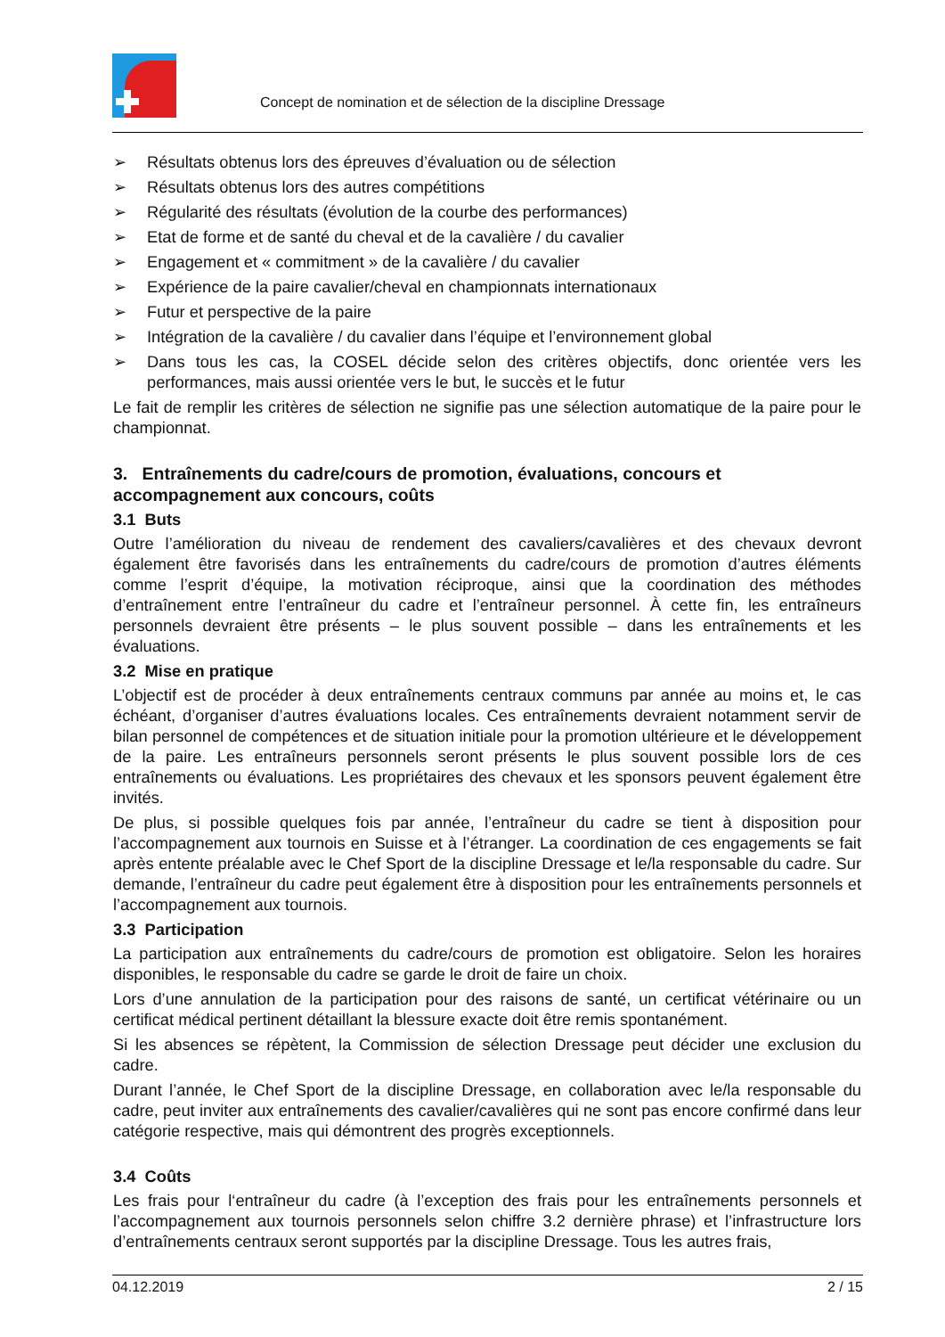Concept de nomination et de sélection de la discipline Dressage
➢ Résultats obtenus lors des épreuves d’évaluation ou de sélection
➢ Résultats obtenus lors des autres compétitions
➢ Régularité des résultats (évolution de la courbe des performances)
➢ Etat de forme et de santé du cheval et de la cavalière / du cavalier
➢ Engagement et « commitment » de la cavalière / du cavalier
➢ Expérience de la paire cavalier/cheval en championnats internationaux
➢ Futur et perspective de la paire
➢ Intégration de la cavalière / du cavalier dans l’équipe et l’environnement global
➢ Dans tous les cas, la COSEL décide selon des critères objectifs, donc orientée vers les performances, mais aussi orientée vers le but, le succès et le futur
Le fait de remplir les critères de sélection ne signifie pas une sélection automatique de la paire pour le championnat.
3. Entraînements du cadre/cours de promotion, évaluations, concours et accompagnement aux concours, coûts
3.1 Buts
Outre l’amélioration du niveau de rendement des cavaliers/cavalières et des chevaux devront également être favorisés dans les entraînements du cadre/cours de promotion d’autres éléments comme l’esprit d’équipe, la motivation réciproque, ainsi que la coordination des méthodes d’entraînement entre l’entraîneur du cadre et l’entraîneur personnel. À cette fin, les entraîneurs personnels devraient être présents – le plus souvent possible – dans les entraînements et les évaluations.
3.2 Mise en pratique
L’objectif est de procéder à deux entraînements centraux communs par année au moins et, le cas échéant, d’organiser d’autres évaluations locales. Ces entraînements devraient notamment servir de bilan personnel de compétences et de situation initiale pour la promotion ultérieure et le développement de la paire. Les entraîneurs personnels seront présents le plus souvent possible lors de ces entraînements ou évaluations. Les propriétaires des chevaux et les sponsors peuvent également être invités.
De plus, si possible quelques fois par année, l’entraîneur du cadre se tient à disposition pour l’accompagnement aux tournois en Suisse et à l’étranger. La coordination de ces engagements se fait après entente préalable avec le Chef Sport de la discipline Dressage et le/la responsable du cadre. Sur demande, l’entraîneur du cadre peut également être à disposition pour les entraînements personnels et l’accompagnement aux tournois.
3.3 Participation
La participation aux entraînements du cadre/cours de promotion est obligatoire. Selon les horaires disponibles, le responsable du cadre se garde le droit de faire un choix.
Lors d’une annulation de la participation pour des raisons de santé, un certificat vétérinaire ou un certificat médical pertinent détaillant la blessure exacte doit être remis spontanément.
Si les absences se répètent, la Commission de sélection Dressage peut décider une exclusion du cadre.
Durant l’année, le Chef Sport de la discipline Dressage, en collaboration avec le/la responsable du cadre, peut inviter aux entraînements des cavalier/cavalières qui ne sont pas encore confirmé dans leur catégorie respective, mais qui démontrent des progrès exceptionnels.
3.4 Coûts
Les frais pour l‘entraîneur du cadre (à l’exception des frais pour les entraînements personnels et l’accompagnement aux tournois personnels selon chiffre 3.2 dernière phrase) et l’infrastructure lors d’entraînements centraux seront supportés par la discipline Dressage. Tous les autres frais,
04.12.2019 2 / 15